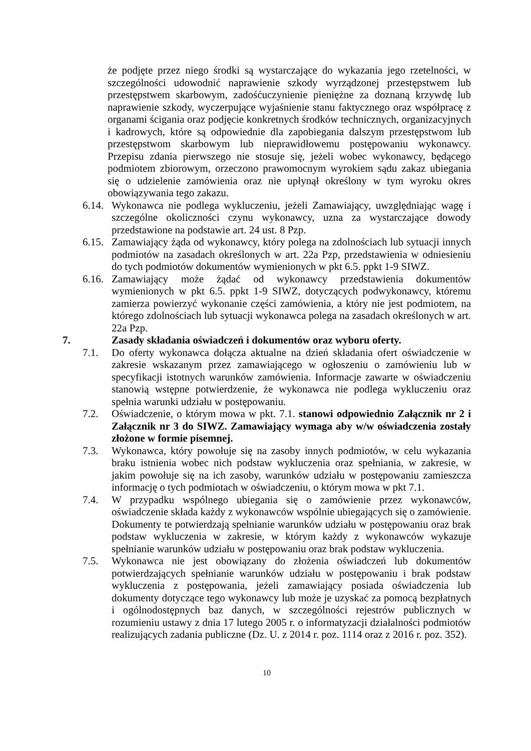że podjęte przez niego środki są wystarczające do wykazania jego rzetelności, w szczególności udowodnić naprawienie szkody wyrządzonej przestępstwem lub przestępstwem skarbowym, zadośćuczynienie pieniężne za doznaną krzywdę lub naprawienie szkody, wyczerpujące wyjaśnienie stanu faktycznego oraz współpracę z organami ścigania oraz podjęcie konkretnych środków technicznych, organizacyjnych i kadrowych, które są odpowiednie dla zapobiegania dalszym przestępstwom lub przestępstwom skarbowym lub nieprawidłowemu postępowaniu wykonawcy. Przepisu zdania pierwszego nie stosuje się, jeżeli wobec wykonawcy, będącego podmiotem zbiorowym, orzeczono prawomocnym wyrokiem sądu zakaz ubiegania się o udzielenie zamówienia oraz nie upłynął określony w tym wyroku okres obowiązywania tego zakazu.
6.14. Wykonawca nie podlega wykluczeniu, jeżeli Zamawiający, uwzględniając wagę i szczególne okoliczności czynu wykonawcy, uzna za wystarczające dowody przedstawione na podstawie art. 24 ust. 8 Pzp.
6.15. Zamawiający żąda od wykonawcy, który polega na zdolnościach lub sytuacji innych podmiotów na zasadach określonych w art. 22a Pzp, przedstawienia w odniesieniu do tych podmiotów dokumentów wymienionych w pkt 6.5. ppkt 1-9 SIWZ.
6.16. Zamawiający może żądać od wykonawcy przedstawienia dokumentów wymienionych w pkt 6.5. ppkt 1-9 SIWZ, dotyczących podwykonawcy, któremu zamierza powierzyć wykonanie części zamówienia, a który nie jest podmiotem, na którego zdolnościach lub sytuacji wykonawca polega na zasadach określonych w art. 22a Pzp.
7. Zasady składania oświadczeń i dokumentów oraz wyboru oferty.
7.1. Do oferty wykonawca dołącza aktualne na dzień składania ofert oświadczenie w zakresie wskazanym przez zamawiającego w ogłoszeniu o zamówieniu lub w specyfikacji istotnych warunków zamówienia. Informacje zawarte w oświadczeniu stanowią wstępne potwierdzenie, że wykonawca nie podlega wykluczeniu oraz spełnia warunki udziału w postępowaniu.
7.2. Oświadczenie, o którym mowa w pkt. 7.1. stanowi odpowiednio Załącznik nr 2 i Załącznik nr 3 do SIWZ. Zamawiający wymaga aby w/w oświadczenia zostały złożone w formie pisemnej.
7.3. Wykonawca, który powołuje się na zasoby innych podmiotów, w celu wykazania braku istnienia wobec nich podstaw wykluczenia oraz spełniania, w zakresie, w jakim powołuje się na ich zasoby, warunków udziału w postępowaniu zamieszcza informację o tych podmiotach w oświadczeniu, o którym mowa w pkt 7.1.
7.4. W przypadku wspólnego ubiegania się o zamówienie przez wykonawców, oświadczenie składa każdy z wykonawców wspólnie ubiegających się o zamówienie. Dokumenty te potwierdzają spełnianie warunków udziału w postępowaniu oraz brak podstaw wykluczenia w zakresie, w którym każdy z wykonawców wykazuje spełnianie warunków udziału w postępowaniu oraz brak podstaw wykluczenia.
7.5. Wykonawca nie jest obowiązany do złożenia oświadczeń lub dokumentów potwierdzających spełnianie warunków udziału w postępowaniu i brak podstaw wykluczenia z postępowania, jeżeli zamawiający posiada oświadczenia lub dokumenty dotyczące tego wykonawcy lub może je uzyskać za pomocą bezpłatnych i ogólnodostępnych baz danych, w szczególności rejestrów publicznych w rozumieniu ustawy z dnia 17 lutego 2005 r. o informatyzacji działalności podmiotów realizujących zadania publiczne (Dz. U. z 2014 r. poz. 1114 oraz z 2016 r. poz. 352).
10